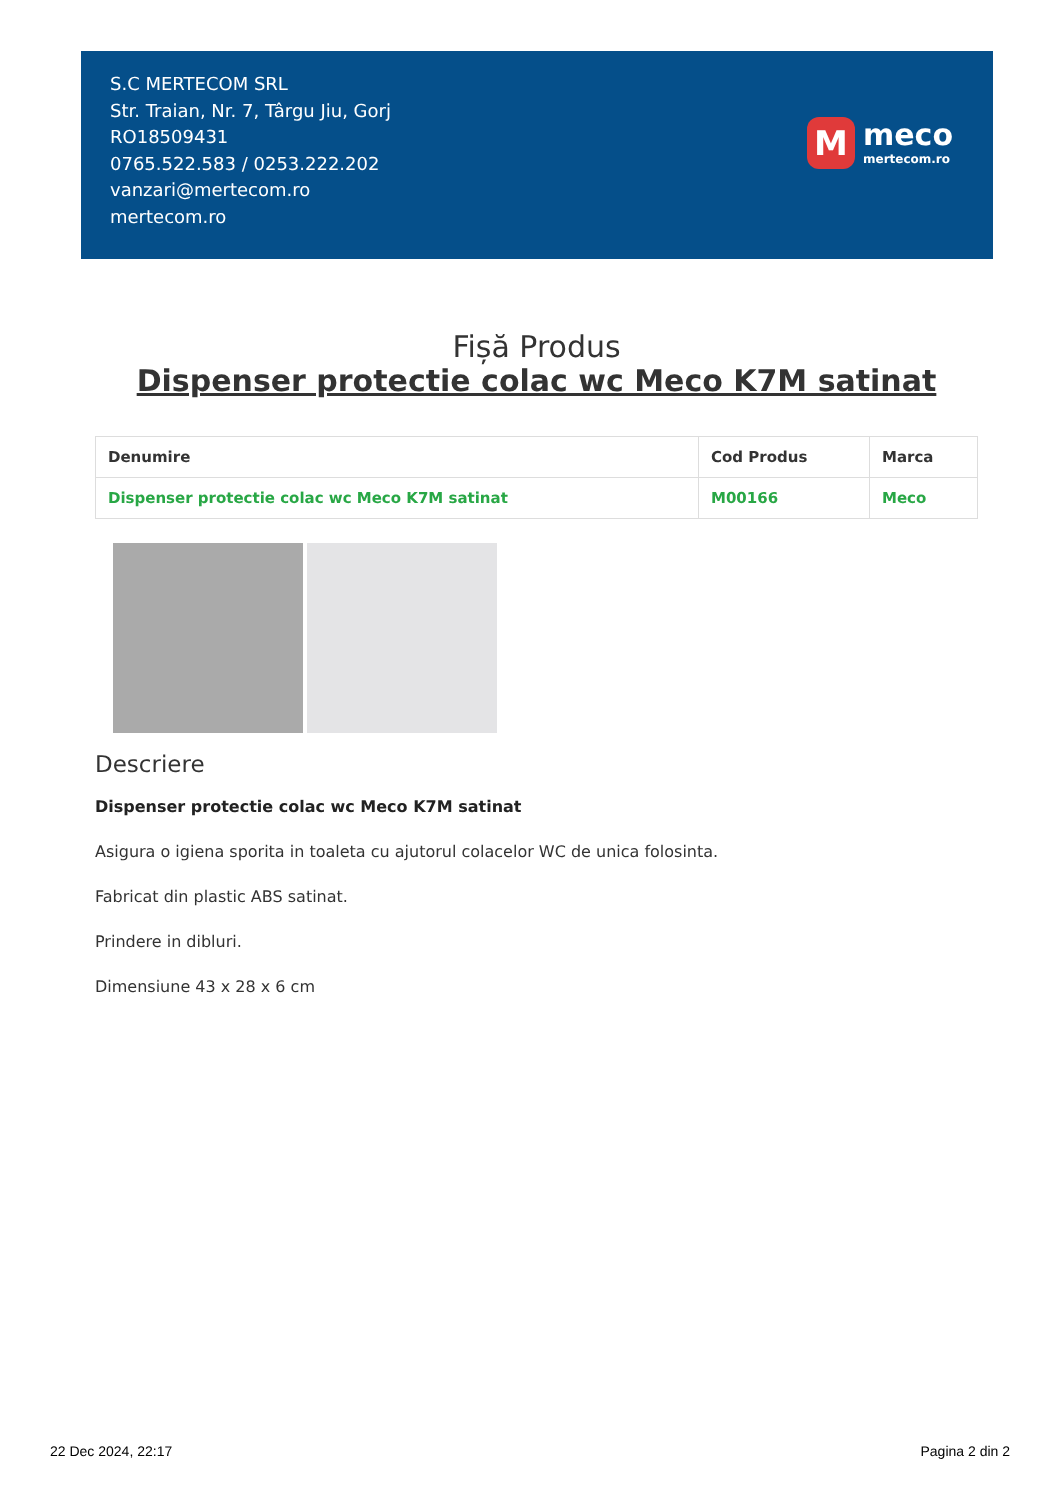S.C MERTECOM SRL
Str. Traian, Nr. 7, Târgu Jiu, Gorj
RO18509431
0765.522.583 / 0253.222.202
vanzari@mertecom.ro
mertecom.ro
M
meco
mertecom.ro
Fișă Produs
Dispenser protectie colac wc Meco K7M satinat
| Denumire | Cod Produs | Marca |
| --- | --- | --- |
| Dispenser protectie colac wc Meco K7M satinat | M00166 | Meco |
Descriere
Dispenser protectie colac wc Meco K7M satinat
Asigura o igiena sporita in toaleta cu ajutorul colacelor WC de unica folosinta.
Fabricat din plastic ABS satinat.
Prindere in dibluri.
Dimensiune 43 x 28 x 6 cm
22 Dec 2024, 22:17 Pagina 2 din 2